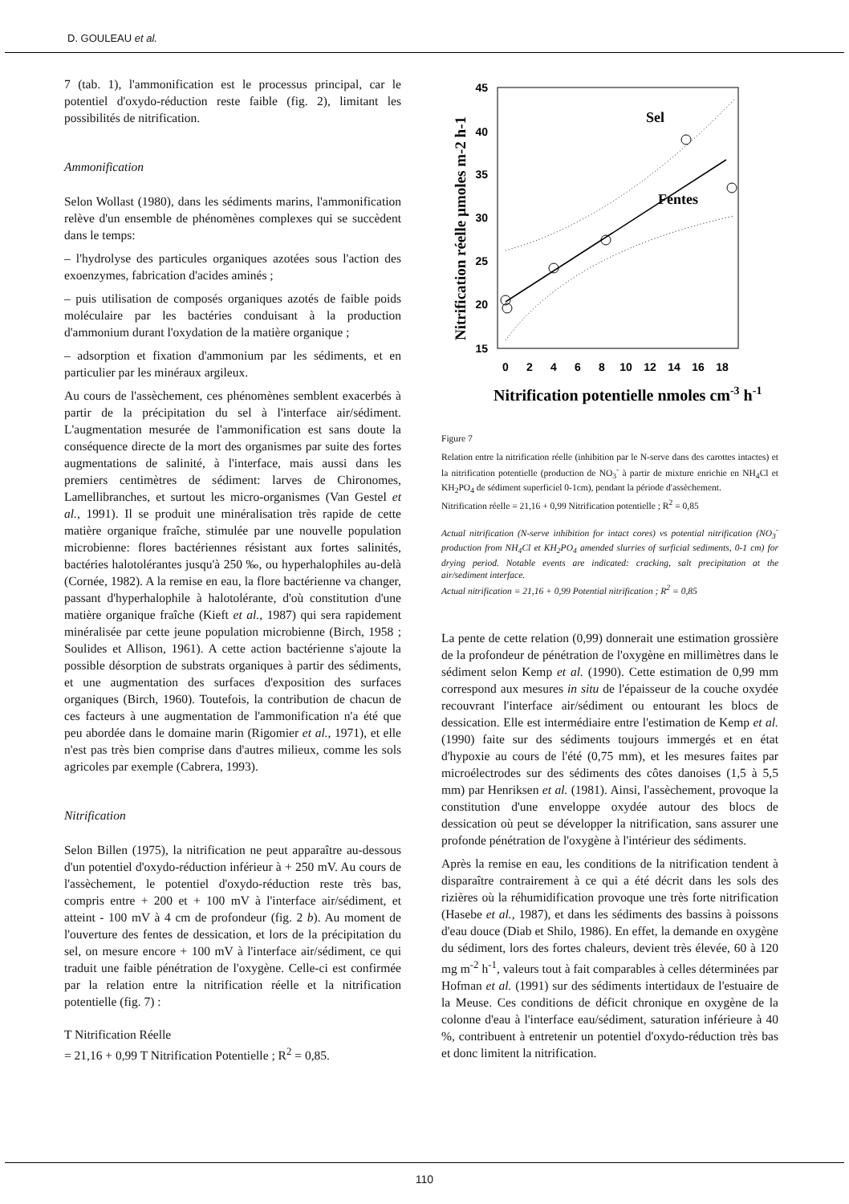D. GOULEAU et al.
7 (tab. 1), l'ammonification est le processus principal, car le potentiel d'oxydo-réduction reste faible (fig. 2), limitant les possibilités de nitrification.
Ammonification
Selon Wollast (1980), dans les sédiments marins, l'ammonification relève d'un ensemble de phénomènes complexes qui se succèdent dans le temps:
– l'hydrolyse des particules organiques azotées sous l'action des exoenzymes, fabrication d'acides aminés ;
– puis utilisation de composés organiques azotés de faible poids moléculaire par les bactéries conduisant à la production d'ammonium durant l'oxydation de la matière organique ;
– adsorption et fixation d'ammonium par les sédiments, et en particulier par les minéraux argileux.
Au cours de l'assèchement, ces phénomènes semblent exacerbés à partir de la précipitation du sel à l'interface air/sédiment. L'augmentation mesurée de l'ammonification est sans doute la conséquence directe de la mort des organismes par suite des fortes augmentations de salinité, à l'interface, mais aussi dans les premiers centimètres de sédiment: larves de Chironomes, Lamellibranches, et surtout les micro-organismes (Van Gestel et al., 1991). Il se produit une minéralisation très rapide de cette matière organique fraîche, stimulée par une nouvelle population microbienne: flores bactériennes résistant aux fortes salinités, bactéries halotolérantes jusqu'à 250 ‰, ou hyperhalophiles au-delà (Cornée, 1982). A la remise en eau, la flore bactérienne va changer, passant d'hyperhalophile à halotolérante, d'où constitution d'une matière organique fraîche (Kieft et al., 1987) qui sera rapidement minéralisée par cette jeune population microbienne (Birch, 1958 ; Soulides et Allison, 1961). A cette action bactérienne s'ajoute la possible désorption de substrats organiques à partir des sédiments, et une augmentation des surfaces d'exposition des surfaces organiques (Birch, 1960). Toutefois, la contribution de chacun de ces facteurs à une augmentation de l'ammonification n'a été que peu abordée dans le domaine marin (Rigomier et al., 1971), et elle n'est pas très bien comprise dans d'autres milieux, comme les sols agricoles par exemple (Cabrera, 1993).
Nitrification
Selon Billen (1975), la nitrification ne peut apparaître au-dessous d'un potentiel d'oxydo-réduction inférieur à + 250 mV. Au cours de l'assèchement, le potentiel d'oxydo-réduction reste très bas, compris entre + 200 et + 100 mV à l'interface air/sédiment, et atteint - 100 mV à 4 cm de profondeur (fig. 2 b). Au moment de l'ouverture des fentes de dessication, et lors de la précipitation du sel, on mesure encore + 100 mV à l'interface air/sédiment, ce qui traduit une faible pénétration de l'oxygène. Celle-ci est confirmée par la relation entre la nitrification réelle et la nitrification potentielle (fig. 7) :
T Nitrification Réelle
= 21,16 + 0,99 T Nitrification Potentielle ; R<sup>2</sup> = 0,85.
Nitrification réelle µmoles m-2 h-1
45
40
35
30
25
20
15
0
2
4
6
8
10
12
14
16
18
Sel
Fentes
Nitrification potentielle nmoles cm-3 h-1
Figure 7
Relation entre la nitrification réelle (inhibition par le N-serve dans des carottes intactes) et la nitrification potentielle (production de NO<sub>3</sub><sup>-</sup> à partir de mixture enrichie en NH<sub>4</sub>Cl et KH<sub>2</sub>PO<sub>4</sub> de sédiment superficiel 0-1cm), pendant la période d'assèchement.
Nitrification réelle = 21,16 + 0,99 Nitrification potentielle ; R<sup>2</sup> = 0,85
Actual nitrification (N-serve inhibition for intact cores) vs potential nitrification (NO<sub>3</sub><sup>-</sup> production from NH<sub>4</sub>Cl et KH<sub>2</sub>PO<sub>4</sub> amended slurries of surficial sediments, 0-1 cm) for drying period. Notable events are indicated: cracking, salt precipitation at the air/sediment interface.
Actual nitrification = 21,16 + 0,99 Potential nitrification ; R<sup>2</sup> = 0,85
La pente de cette relation (0,99) donnerait une estimation grossière de la profondeur de pénétration de l'oxygène en millimètres dans le sédiment selon Kemp et al. (1990). Cette estimation de 0,99 mm correspond aux mesures in situ de l'épaisseur de la couche oxydée recouvrant l'interface air/sédiment ou entourant les blocs de dessication. Elle est intermédiaire entre l'estimation de Kemp et al. (1990) faite sur des sédiments toujours immergés et en état d'hypoxie au cours de l'été (0,75 mm), et les mesures faites par microélectrodes sur des sédiments des côtes danoises (1,5 à 5,5 mm) par Henriksen et al. (1981). Ainsi, l'assèchement, provoque la constitution d'une enveloppe oxydée autour des blocs de dessication où peut se développer la nitrification, sans assurer une profonde pénétration de l'oxygène à l'intérieur des sédiments.
Après la remise en eau, les conditions de la nitrification tendent à disparaître contrairement à ce qui a été décrit dans les sols des rizières où la réhumidification provoque une très forte nitrification (Hasebe et al., 1987), et dans les sédiments des bassins à poissons d'eau douce (Diab et Shilo, 1986). En effet, la demande en oxygène du sédiment, lors des fortes chaleurs, devient très élevée, 60 à 120 mg m<sup>-2</sup> h<sup>-1</sup>, valeurs tout à fait comparables à celles déterminées par Hofman et al. (1991) sur des sédiments intertidaux de l'estuaire de la Meuse. Ces conditions de déficit chronique en oxygène de la colonne d'eau à l'interface eau/sédiment, saturation inférieure à 40 %, contribuent à entretenir un potentiel d'oxydo-réduction très bas et donc limitent la nitrification.
110